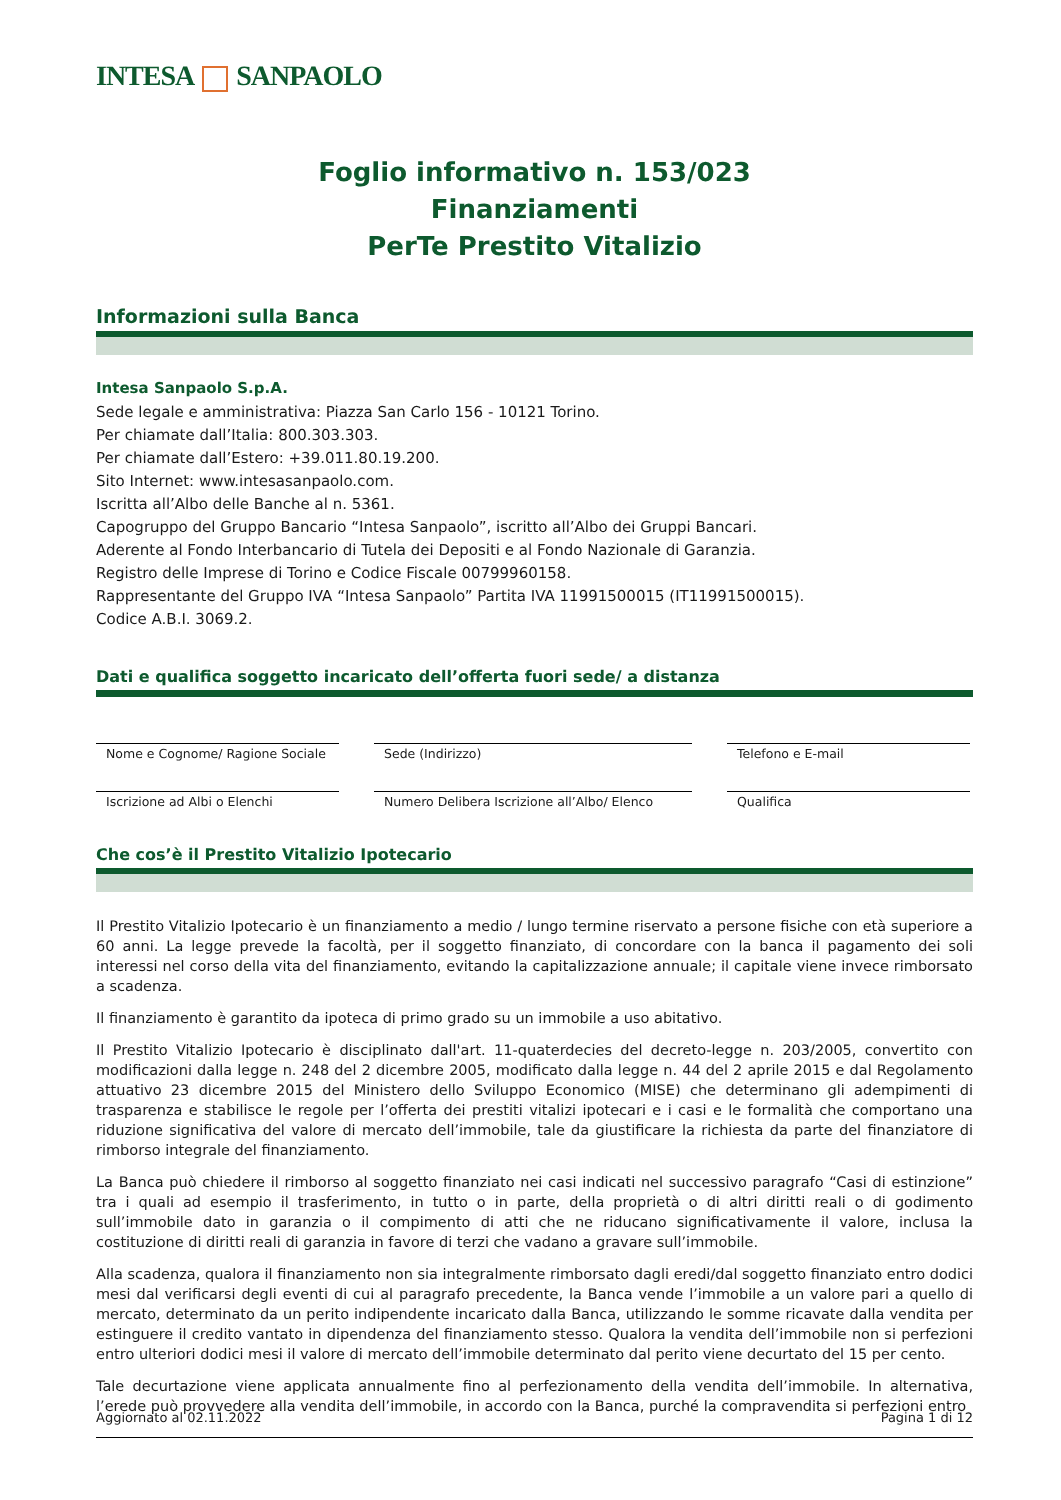INTESA SANPAOLO
Foglio informativo n. 153/023
Finanziamenti
PerTe Prestito Vitalizio
Informazioni sulla Banca
Intesa Sanpaolo S.p.A.
Sede legale e amministrativa: Piazza San Carlo 156 - 10121 Torino.
Per chiamate dall’Italia: 800.303.303.
Per chiamate dall’Estero: +39.011.80.19.200.
Sito Internet: www.intesasanpaolo.com.
Iscritta all’Albo delle Banche al n. 5361.
Capogruppo del Gruppo Bancario “Intesa Sanpaolo”, iscritto all’Albo dei Gruppi Bancari.
Aderente al Fondo Interbancario di Tutela dei Depositi e al Fondo Nazionale di Garanzia.
Registro delle Imprese di Torino e Codice Fiscale 00799960158.
Rappresentante del Gruppo IVA “Intesa Sanpaolo” Partita IVA 11991500015 (IT11991500015).
Codice A.B.I. 3069.2.
Dati e qualifica soggetto incaricato dell’offerta fuori sede/ a distanza
Nome e Cognome/ Ragione Sociale
Sede (Indirizzo)
Telefono e E-mail
Iscrizione ad Albi o Elenchi
Numero Delibera Iscrizione all’Albo/ Elenco
Qualifica
Che cos’è il Prestito Vitalizio Ipotecario
Il Prestito Vitalizio Ipotecario è un finanziamento a medio / lungo termine riservato a persone fisiche con età superiore a 60 anni. La legge prevede la facoltà, per il soggetto finanziato, di concordare con la banca il pagamento dei soli interessi nel corso della vita del finanziamento, evitando la capitalizzazione annuale; il capitale viene invece rimborsato a scadenza.
Il finanziamento è garantito da ipoteca di primo grado su un immobile a uso abitativo.
Il Prestito Vitalizio Ipotecario è disciplinato dall'art. 11-quaterdecies del decreto-legge n. 203/2005, convertito con modificazioni dalla legge n. 248 del 2 dicembre 2005, modificato dalla legge n. 44 del 2 aprile 2015 e dal Regolamento attuativo 23 dicembre 2015 del Ministero dello Sviluppo Economico (MISE) che determinano gli adempimenti di trasparenza e stabilisce le regole per l’offerta dei prestiti vitalizi ipotecari e i casi e le formalità che comportano una riduzione significativa del valore di mercato dell’immobile, tale da giustificare la richiesta da parte del finanziatore di rimborso integrale del finanziamento.
La Banca può chiedere il rimborso al soggetto finanziato nei casi indicati nel successivo paragrafo “Casi di estinzione” tra i quali ad esempio il trasferimento, in tutto o in parte, della proprietà o di altri diritti reali o di godimento sull’immobile dato in garanzia o il compimento di atti che ne riducano significativamente il valore, inclusa la costituzione di diritti reali di garanzia in favore di terzi che vadano a gravare sull’immobile.
Alla scadenza, qualora il finanziamento non sia integralmente rimborsato dagli eredi/dal soggetto finanziato entro dodici mesi dal verificarsi degli eventi di cui al paragrafo precedente, la Banca vende l’immobile a un valore pari a quello di mercato, determinato da un perito indipendente incaricato dalla Banca, utilizzando le somme ricavate dalla vendita per estinguere il credito vantato in dipendenza del finanziamento stesso. Qualora la vendita dell’immobile non si perfezioni entro ulteriori dodici mesi il valore di mercato dell’immobile determinato dal perito viene decurtato del 15 per cento.
Tale decurtazione viene applicata annualmente fino al perfezionamento della vendita dell’immobile. In alternativa, l’erede può provvedere alla vendita dell’immobile, in accordo con la Banca, purché la compravendita si perfezioni entro
Aggiornato al 02.11.2022 Pagina 1 di 12